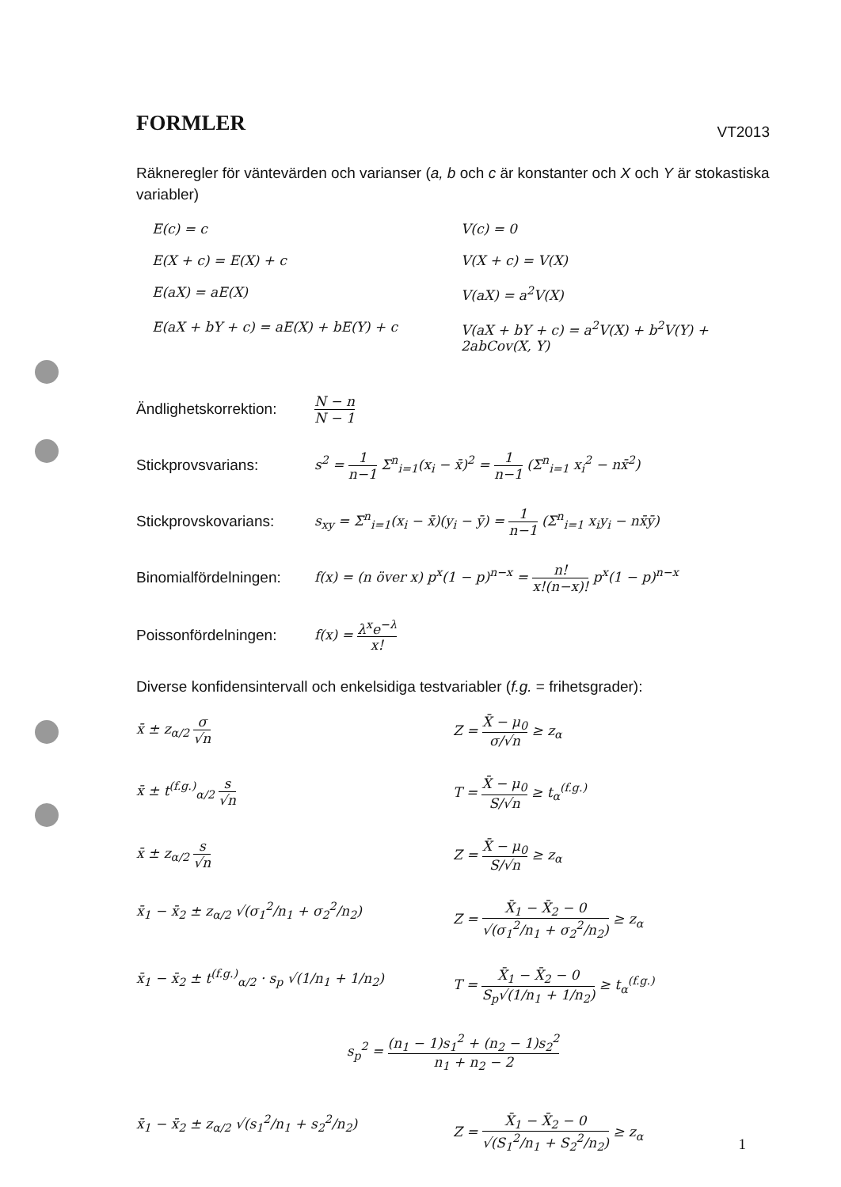FORMLER VT2013
Räkneregler för väntevärden och varianser (a, b och c är konstanter och X och Y är stokastiska variabler)
E(c) = c
V(c) = 0
E(X + c) = E(X) + c
V(X + c) = V(X)
E(aX) = aE(X)
V(aX) = a<sup>2</sup>V(X)
E(aX + bY + c) = aE(X) + bE(Y) + c
V(aX + bY + c) = a<sup>2</sup>V(X) + b<sup>2</sup>V(Y) + 2abCov(X, Y)
Ändlighetskorrektion:
N − n N − 1
Stickprovsvarians:
s<sup>2</sup> = 1 n−1 Σ<sup>n</sup><sub>i=1</sub>(x<sub>i</sub> − x̄)<sup>2</sup> = 1 n−1 (Σ<sup>n</sup><sub>i=1</sub> x<sub>i</sub><sup>2</sup> − nx̄<sup>2</sup>)
Stickprovskovarians:
s<sub>xy</sub> = Σ<sup>n</sup><sub>i=1</sub>(x<sub>i</sub> − x̄)(y<sub>i</sub> − ȳ) = 1 n−1 (Σ<sup>n</sup><sub>i=1</sub> x<sub>i</sub>y<sub>i</sub> − nx̄ȳ)
Binomialfördelningen:
f(x) = (n över x) p<sup>x</sup>(1 − p)<sup>n−x</sup> = n! x!(n−x)! p<sup>x</sup>(1 − p)<sup>n−x</sup>
Poissonfördelningen:
f(x) = λ<sup>x</sup>e<sup>−λ</sup> x!
Diverse konfidensintervall och enkelsidiga testvariabler (f.g. = frihetsgrader):
x̄ ± z<sub>α/2</sub> σ √n
Z = X̄ − μ<sub>0</sub> σ/√n ≥ z<sub>α</sub>
x̄ ± t<sup>(f.g.)</sup><sub>α/2</sub> s √n
T = X̄ − μ<sub>0</sub> S/√n ≥ t<sub>α</sub><sup>(f.g.)</sup>
x̄ ± z<sub>α/2</sub> s √n
Z = X̄ − μ<sub>0</sub> S/√n ≥ z<sub>α</sub>
x̄<sub>1</sub> − x̄<sub>2</sub> ± z<sub>α/2</sub> √(σ<sub>1</sub><sup>2</sup>/n<sub>1</sub> + σ<sub>2</sub><sup>2</sup>/n<sub>2</sub>)
Z = X̄<sub>1</sub> − X̄<sub>2</sub> − 0 √(σ<sub>1</sub><sup>2</sup>/n<sub>1</sub> + σ<sub>2</sub><sup>2</sup>/n<sub>2</sub>) ≥ z<sub>α</sub>
x̄<sub>1</sub> − x̄<sub>2</sub> ± t<sup>(f.g.)</sup><sub>α/2</sub> · s<sub>p</sub> √(1/n<sub>1</sub> + 1/n<sub>2</sub>)
T = X̄<sub>1</sub> − X̄<sub>2</sub> − 0 S<sub>p</sub>√(1/n<sub>1</sub> + 1/n<sub>2</sub>) ≥ t<sub>α</sub><sup>(f.g.)</sup>
s<sub>p</sub><sup>2</sup> = (n<sub>1</sub> − 1)s<sub>1</sub><sup>2</sup> + (n<sub>2</sub> − 1)s<sub>2</sub><sup>2</sup> n<sub>1</sub> + n<sub>2</sub> − 2
x̄<sub>1</sub> − x̄<sub>2</sub> ± z<sub>α/2</sub> √(s<sub>1</sub><sup>2</sup>/n<sub>1</sub> + s<sub>2</sub><sup>2</sup>/n<sub>2</sub>)
Z = X̄<sub>1</sub> − X̄<sub>2</sub> − 0 √(S<sub>1</sub><sup>2</sup>/n<sub>1</sub> + S<sub>2</sub><sup>2</sup>/n<sub>2</sub>) ≥ z<sub>α</sub>
1